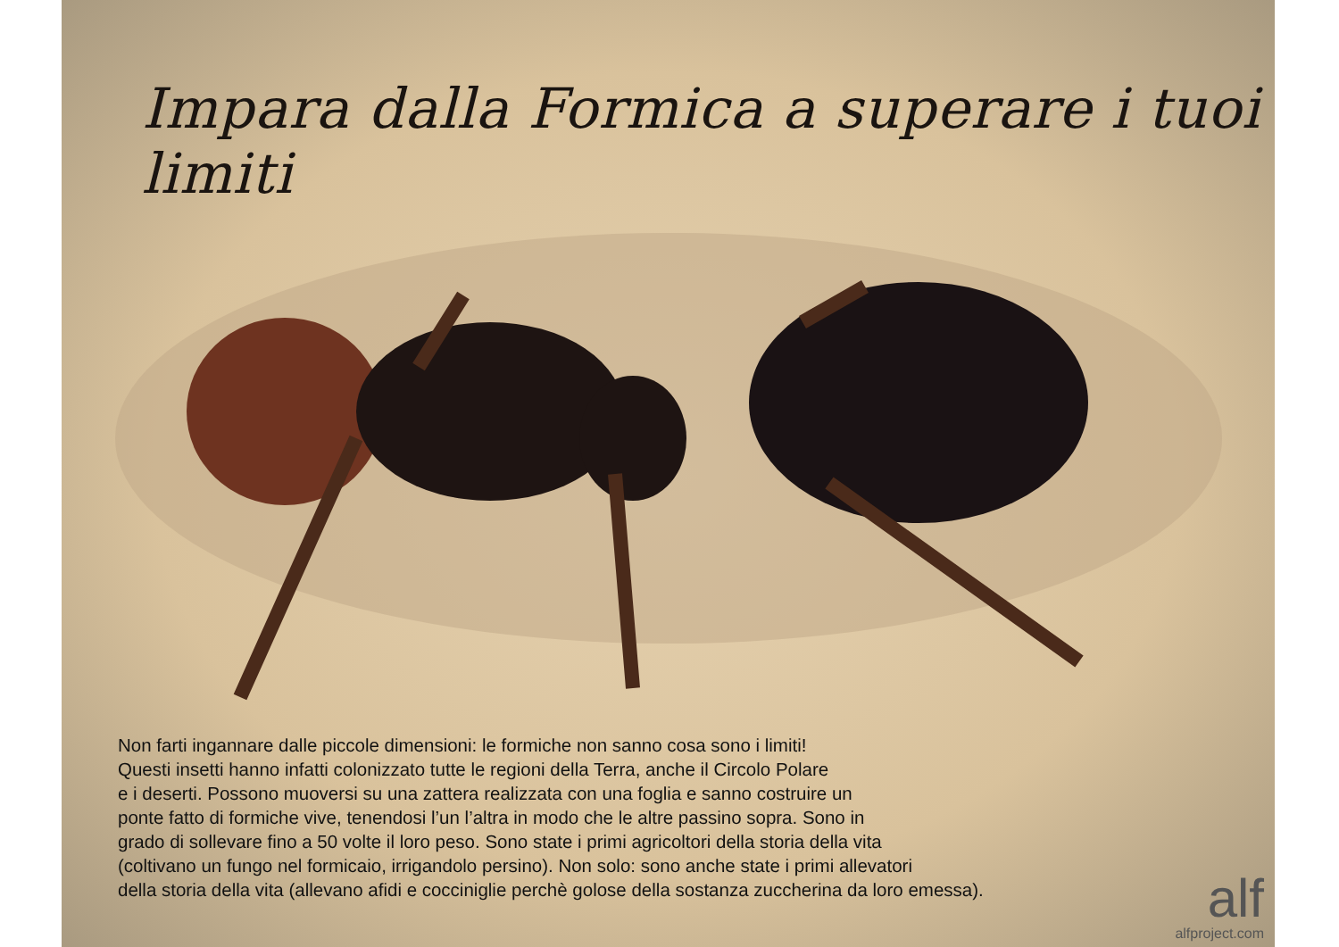Impara dalla Formica a superare i tuoi limiti
Non farti ingannare dalle piccole dimensioni: le formiche non sanno cosa sono i limiti!
Questi insetti hanno infatti colonizzato tutte le regioni della Terra, anche il Circolo Polare
e i deserti. Possono muoversi su una zattera realizzata con una foglia e sanno costruire un
ponte fatto di formiche vive, tenendosi l’un l’altra in modo che le altre passino sopra. Sono in
grado di sollevare fino a 50 volte il loro peso. Sono state i primi agricoltori della storia della vita
(coltivano un fungo nel formicaio, irrigandolo persino). Non solo: sono anche state i primi allevatori
della storia della vita (allevano afidi e cocciniglie perchè golose della sostanza zuccherina da loro emessa).
alf
alfproject.com